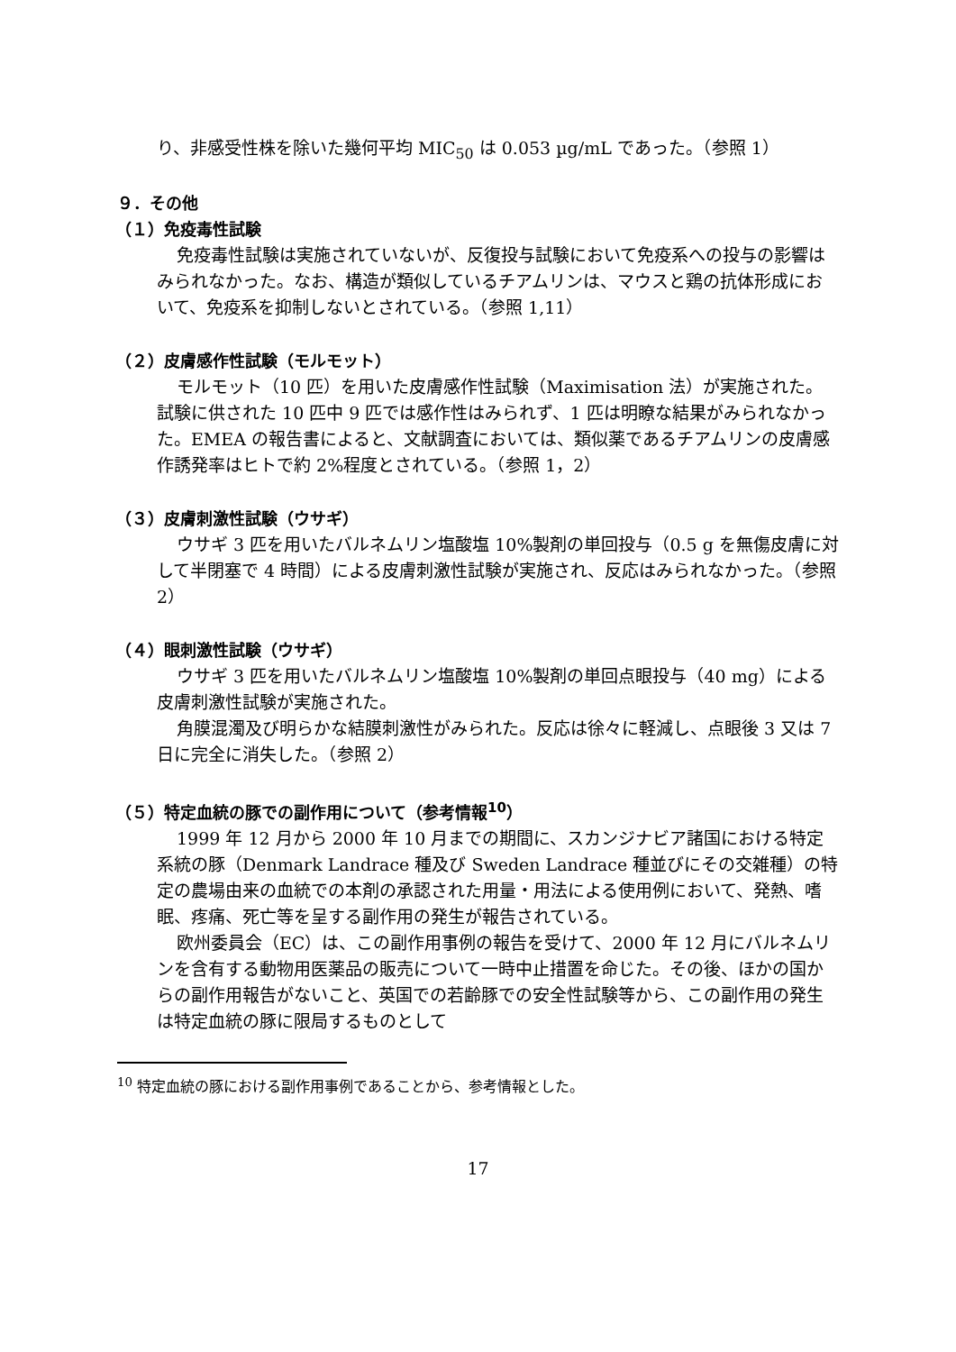り、非感受性株を除いた幾何平均 MIC<sub>50</sub> は 0.053 µg/mL であった。（参照 1）
９．その他
（１）免疫毒性試験
免疫毒性試験は実施されていないが、反復投与試験において免疫系への投与の影響はみられなかった。なお、構造が類似しているチアムリンは、マウスと鶏の抗体形成において、免疫系を抑制しないとされている。（参照 1,11）
（２）皮膚感作性試験（モルモット）
モルモット（10 匹）を用いた皮膚感作性試験（Maximisation 法）が実施された。試験に供された 10 匹中 9 匹では感作性はみられず、1 匹は明瞭な結果がみられなかった。EMEA の報告書によると、文献調査においては、類似薬であるチアムリンの皮膚感作誘発率はヒトで約 2%程度とされている。（参照 1，2）
（３）皮膚刺激性試験（ウサギ）
ウサギ 3 匹を用いたバルネムリン塩酸塩 10%製剤の単回投与（0.5 g を無傷皮膚に対して半閉塞で 4 時間）による皮膚刺激性試験が実施され、反応はみられなかった。（参照 2）
（４）眼刺激性試験（ウサギ）
ウサギ 3 匹を用いたバルネムリン塩酸塩 10%製剤の単回点眼投与（40 mg）による皮膚刺激性試験が実施された。
角膜混濁及び明らかな結膜刺激性がみられた。反応は徐々に軽減し、点眼後 3 又は 7 日に完全に消失した。（参照 2）
（５）特定血統の豚での副作用について（参考情報<sup>10</sup>）
1999 年 12 月から 2000 年 10 月までの期間に、スカンジナビア諸国における特定系統の豚（Denmark Landrace 種及び Sweden Landrace 種並びにその交雑種）の特定の農場由来の血統での本剤の承認された用量・用法による使用例において、発熱、嗜眠、疼痛、死亡等を呈する副作用の発生が報告されている。
欧州委員会（EC）は、この副作用事例の報告を受けて、2000 年 12 月にバルネムリンを含有する動物用医薬品の販売について一時中止措置を命じた。その後、ほかの国からの副作用報告がないこと、英国での若齢豚での安全性試験等から、この副作用の発生は特定血統の豚に限局するものとして
<sup>10</sup> 特定血統の豚における副作用事例であることから、参考情報とした。
17